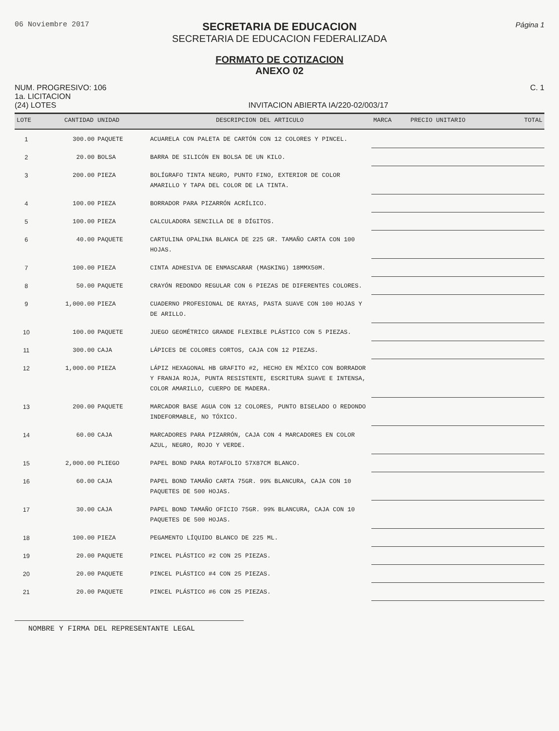06 Noviembre 2017
SECRETARIA DE EDUCACION
SECRETARIA DE EDUCACION FEDERALIZADA
Página 1
FORMATO DE COTIZACION
ANEXO 02
NUM. PROGRESIVO: 106
1a. LICITACION
(24) LOTES
INVITACION ABIERTA IA/220-02/003/17
C. 1
| LOTE | CANTIDAD | UNIDAD | DESCRIPCION DEL ARTICULO | MARCA | PRECIO UNITARIO | TOTAL |
| --- | --- | --- | --- | --- | --- | --- |
| 1 | 300.00 | PAQUETE | ACUARELA CON PALETA DE CARTÓN CON 12 COLORES Y PINCEL. | | | |
| 2 | 20.00 | BOLSA | BARRA DE SILICÓN EN BOLSA DE UN KILO. | | | |
| 3 | 200.00 | PIEZA | BOLÍGRAFO TINTA NEGRO, PUNTO FINO, EXTERIOR DE COLOR AMARILLO Y TAPA DEL COLOR DE LA TINTA. | | | |
| 4 | 100.00 | PIEZA | BORRADOR PARA PIZARRÓN ACRÍLICO. | | | |
| 5 | 100.00 | PIEZA | CALCULADORA SENCILLA DE 8 DÍGITOS. | | | |
| 6 | 40.00 | PAQUETE | CARTULINA OPALINA BLANCA DE 225 GR. TAMAÑO CARTA CON 100 HOJAS. | | | |
| 7 | 100.00 | PIEZA | CINTA ADHESIVA DE ENMASCARAR (MASKING) 18MMX50M. | | | |
| 8 | 50.00 | PAQUETE | CRAYÓN REDONDO REGULAR CON 6 PIEZAS DE DIFERENTES COLORES. | | | |
| 9 | 1,000.00 | PIEZA | CUADERNO PROFESIONAL DE RAYAS, PASTA SUAVE CON 100 HOJAS Y DE ARILLO. | | | |
| 10 | 100.00 | PAQUETE | JUEGO GEOMÉTRICO GRANDE FLEXIBLE PLÁSTICO CON 5 PIEZAS. | | | |
| 11 | 300.00 | CAJA | LÁPICES DE COLORES CORTOS, CAJA CON 12 PIEZAS. | | | |
| 12 | 1,000.00 | PIEZA | LÁPIZ HEXAGONAL HB GRAFITO #2, HECHO EN MÉXICO CON BORRADOR Y FRANJA ROJA, PUNTA RESISTENTE, ESCRITURA SUAVE E INTENSA, COLOR AMARILLO, CUERPO DE MADERA. | | | |
| 13 | 200.00 | PAQUETE | MARCADOR BASE AGUA CON 12 COLORES, PUNTO BISELADO O REDONDO INDEFORMABLE, NO TÓXICO. | | | |
| 14 | 60.00 | CAJA | MARCADORES PARA PIZARRÓN, CAJA CON 4 MARCADORES EN COLOR AZUL, NEGRO, ROJO Y VERDE. | | | |
| 15 | 2,000.00 | PLIEGO | PAPEL BOND PARA ROTAFOLIO 57X87CM BLANCO. | | | |
| 16 | 60.00 | CAJA | PAPEL BOND TAMAÑO CARTA 75GR. 99% BLANCURA, CAJA CON 10 PAQUETES DE 500 HOJAS. | | | |
| 17 | 30.00 | CAJA | PAPEL BOND TAMAÑO OFICIO 75GR. 99% BLANCURA, CAJA CON 10 PAQUETES DE 500 HOJAS. | | | |
| 18 | 100.00 | PIEZA | PEGAMENTO LÍQUIDO BLANCO DE 225 ML. | | | |
| 19 | 20.00 | PAQUETE | PINCEL PLÁSTICO #2 CON 25 PIEZAS. | | | |
| 20 | 20.00 | PAQUETE | PINCEL PLÁSTICO #4 CON 25 PIEZAS. | | | |
| 21 | 20.00 | PAQUETE | PINCEL PLÁSTICO #6 CON 25 PIEZAS. | | | |
NOMBRE Y FIRMA DEL REPRESENTANTE LEGAL